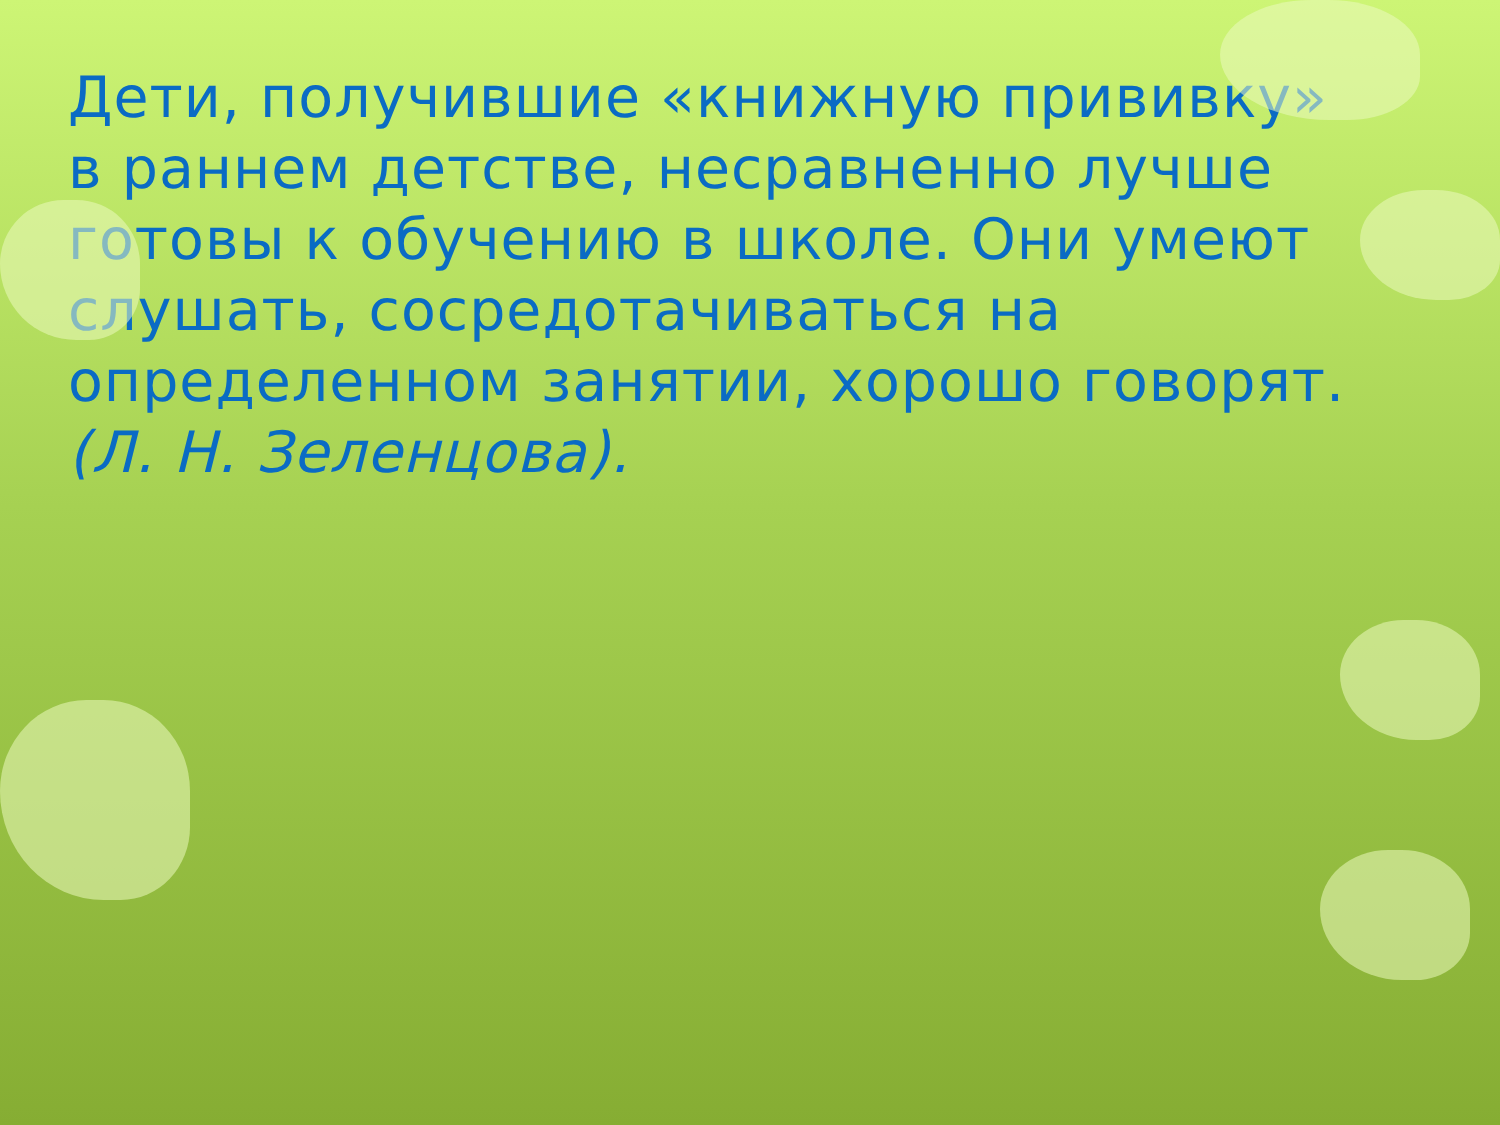Дети, получившие «книжную прививку» в раннем детстве, несравненно лучше готовы к обучению в школе. Они умеют слушать, сосредотачиваться на определенном занятии, хорошо говорят. (Л. Н. Зеленцова).